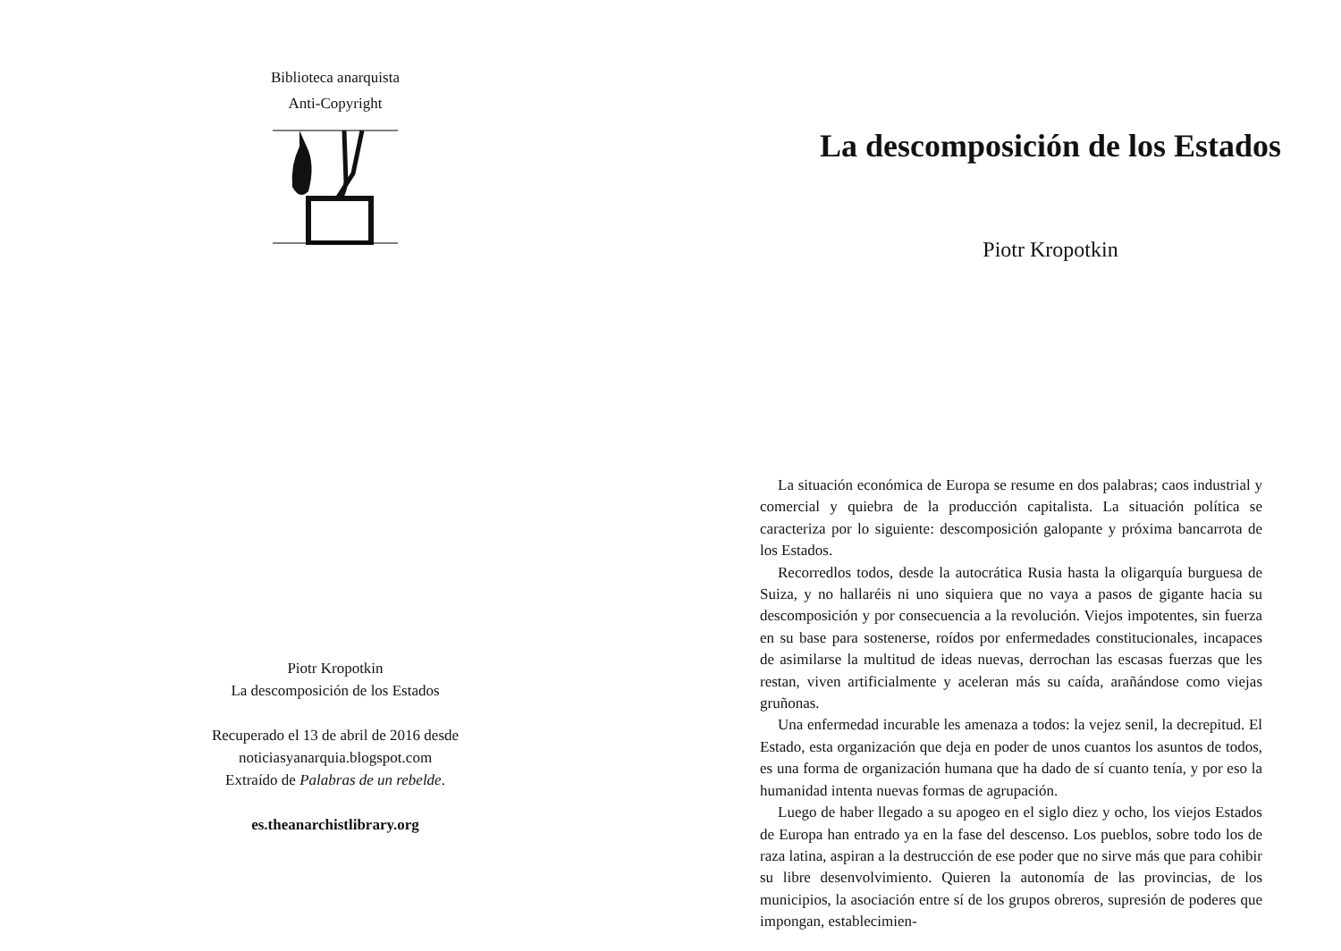Biblioteca anarquista
Anti-Copyright
Piotr Kropotkin
La descomposición de los Estados
Recuperado el 13 de abril de 2016 desde
noticiasyanarquia.blogspot.com
Extraído de Palabras de un rebelde.
es.theanarchistlibrary.org
La descomposición de los Estados
Piotr Kropotkin
La situación económica de Europa se resume en dos palabras; caos industrial y comercial y quiebra de la producción capitalista. La situación política se caracteriza por lo siguiente: descomposición galopante y próxima bancarrota de los Estados.
Recorredlos todos, desde la autocrática Rusia hasta la oligarquía burguesa de Suiza, y no hallaréis ni uno siquiera que no vaya a pasos de gigante hacia su descomposición y por consecuencia a la revolución. Viejos impotentes, sin fuerza en su base para sostenerse, roídos por enfermedades constitucionales, incapaces de asimilarse la multitud de ideas nuevas, derrochan las escasas fuerzas que les restan, viven artificialmente y aceleran más su caída, arañándose como viejas gruñonas.
Una enfermedad incurable les amenaza a todos: la vejez senil, la decrepitud. El Estado, esta organización que deja en poder de unos cuantos los asuntos de todos, es una forma de organización humana que ha dado de sí cuanto tenía, y por eso la humanidad intenta nuevas formas de agrupación.
Luego de haber llegado a su apogeo en el siglo diez y ocho, los viejos Estados de Europa han entrado ya en la fase del descenso. Los pueblos, sobre todo los de raza latina, aspiran a la destrucción de ese poder que no sirve más que para cohibir su libre desenvolvimiento. Quieren la autonomía de las provincias, de los municipios, la asociación entre sí de los grupos obreros, supresión de poderes que impongan, establecimien-